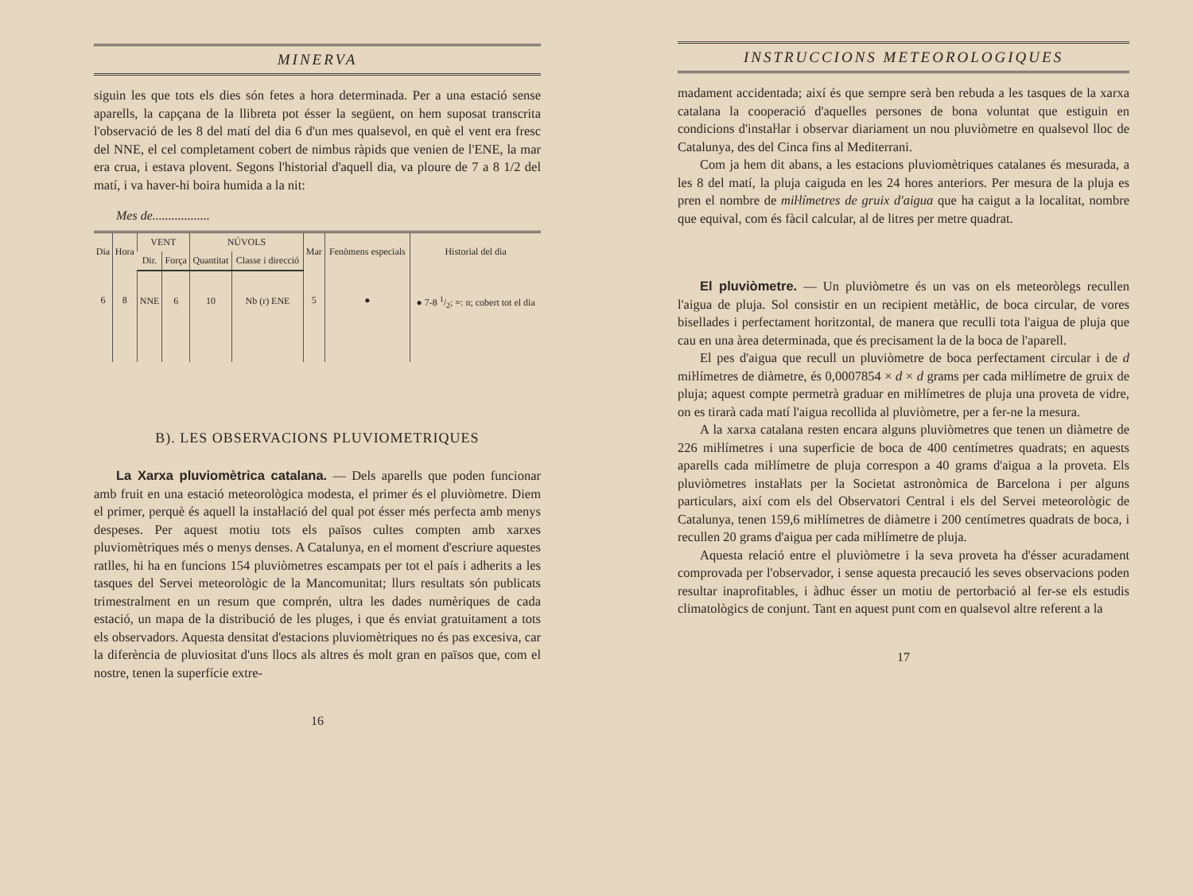MINERVA
siguin les que tots els dies són fetes a hora determinada. Per a una estació sense aparells, la capçana de la llibreta pot ésser la següent, on hem suposat transcrita l'observació de les 8 del matí del dia 6 d'un mes qualsevol, en què el vent era fresc del NNE, el cel completament cobert de nimbus ràpids que venien de l'ENE, la mar era crua, i estava plovent. Segons l'historial d'aquell dia, va ploure de 7 a 8 1/2 del matí, i va haver-hi boira humida a la nit:
Mes de..................
| Dia | Hora | VENT | | NÚVOLS | | Mar | Fenòmens especials | Historial del dia |
| --- | --- | --- | --- | --- | --- | --- | --- | --- |
| | | Dir. | Força | Quantitat | Classe i direcció | | | |
| 6 | 8 | NNE | 6 | 10 | Nb (r) ENE | 5 | ● | ● 7-8 1/2; ≡: n; cobert tot el dia |
B). LES OBSERVACIONS PLUVIOMETRIQUES
La Xarxa pluviomètrica catalana. — Dels aparells que poden funcionar amb fruit en una estació meteorològica modesta, el primer és el pluviòmetre. Diem el primer, perquè és aquell la instaŀlació del qual pot ésser més perfecta amb menys despeses. Per aquest motiu tots els països cultes compten amb xarxes pluviomètriques més o menys denses. A Catalunya, en el moment d'escriure aquestes ratlles, hi ha en funcions 154 pluviòmetres escampats per tot el país i adherits a les tasques del Servei meteorològic de la Mancomunitat; llurs resultats són publicats trimestralment en un resum que comprén, ultra les dades numèriques de cada estació, un mapa de la distribució de les pluges, i que és enviat gratuitament a tots els observadors. Aquesta densitat d'estacions pluviomètriques no és pas excesiva, car la diferència de pluviositat d'uns llocs als altres és molt gran en països que, com el nostre, tenen la superfície extre-
16
INSTRUCCIONS METEOROLOGIQUES
madament accidentada; així és que sempre serà ben rebuda a les tasques de la xarxa catalana la cooperació d'aquelles persones de bona voluntat que estiguin en condicions d'instaŀlar i observar diariament un nou pluviòmetre en qualsevol lloc de Catalunya, des del Cinca fins al Mediterrani.
Com ja hem dit abans, a les estacions pluviomètriques catalanes és mesurada, a les 8 del matí, la pluja caiguda en les 24 hores anteriors. Per mesura de la pluja es pren el nombre de miŀlímetres de gruix d'aigua que ha caigut a la localitat, nombre que equival, com és fàcil calcular, al de litres per metre quadrat.
El pluviòmetre. — Un pluviòmetre és un vas on els meteoròlegs recullen l'aigua de pluja. Sol consistir en un recipient metàŀlic, de boca circular, de vores bisellades i perfectament horitzontal, de manera que reculli tota l'aigua de pluja que cau en una àrea determinada, que és precisament la de la boca de l'aparell.
El pes d'aigua que recull un pluviòmetre de boca perfectament circular i de d miŀlímetres de diàmetre, és 0,0007854 × d × d grams per cada miŀlímetre de gruix de pluja; aquest compte permetrà graduar en miŀlímetres de pluja una proveta de vidre, on es tirarà cada matí l'aigua recollida al pluviòmetre, per a fer-ne la mesura.
A la xarxa catalana resten encara alguns pluviòmetres que tenen un diàmetre de 226 miŀlímetres i una superficie de boca de 400 centímetres quadrats; en aquests aparells cada miŀlímetre de pluja correspon a 40 grams d'aigua a la proveta. Els pluviòmetres instaŀlats per la Societat astronòmica de Barcelona i per alguns particulars, així com els del Observatori Central i els del Servei meteorològic de Catalunya, tenen 159,6 miŀlímetres de diàmetre i 200 centímetres quadrats de boca, i recullen 20 grams d'aigua per cada miŀlímetre de pluja.
Aquesta relació entre el pluviòmetre i la seva proveta ha d'ésser acuradament comprovada per l'observador, i sense aquesta precaució les seves observacions poden resultar inaprofitables, i àdhuc ésser un motiu de pertorbació al fer-se els estudis climatològics de conjunt. Tant en aquest punt com en qualsevol altre referent a la
17